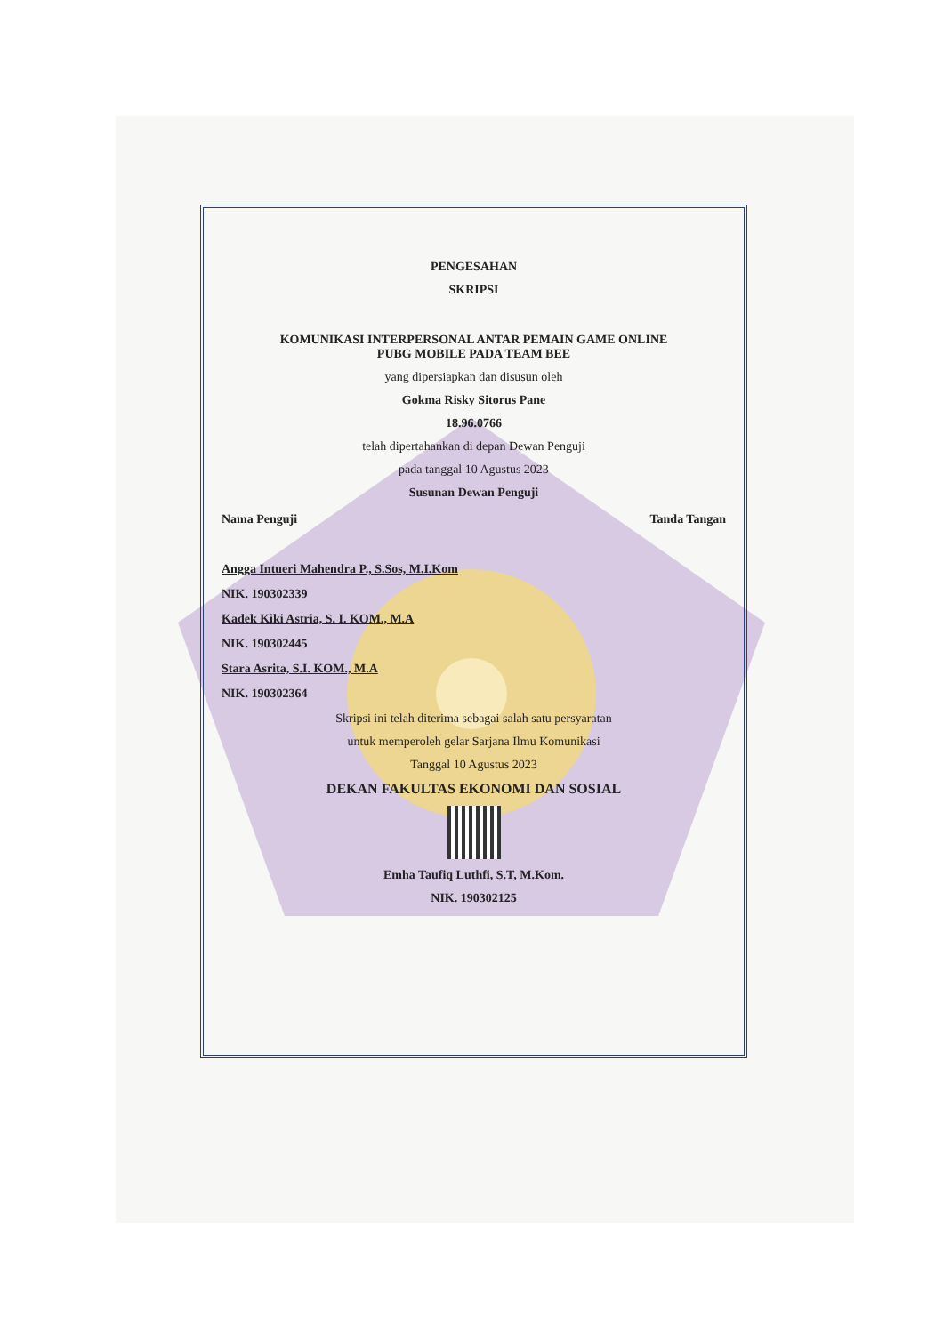PENGESAHAN
SKRIPSI
KOMUNIKASI INTERPERSONAL ANTAR PEMAIN GAME ONLINE
PUBG MOBILE PADA TEAM BEE
yang dipersiapkan dan disusun oleh
Gokma Risky Sitorus Pane
18.96.0766
telah dipertahankan di depan Dewan Penguji
pada tanggal 10 Agustus 2023
Susunan Dewan Penguji
Nama Penguji Tanda Tangan
Angga Intueri Mahendra P., S.Sos, M.I.Kom
NIK. 190302339
Kadek Kiki Astria, S. I. KOM., M.A
NIK. 190302445
Stara Asrita, S.I. KOM., M.A
NIK. 190302364
Skripsi ini telah diterima sebagai salah satu persyaratan
untuk memperoleh gelar Sarjana Ilmu Komunikasi
Tanggal 10 Agustus 2023
DEKAN FAKULTAS EKONOMI DAN SOSIAL
Emha Taufiq Luthfi, S.T, M.Kom.
NIK. 190302125